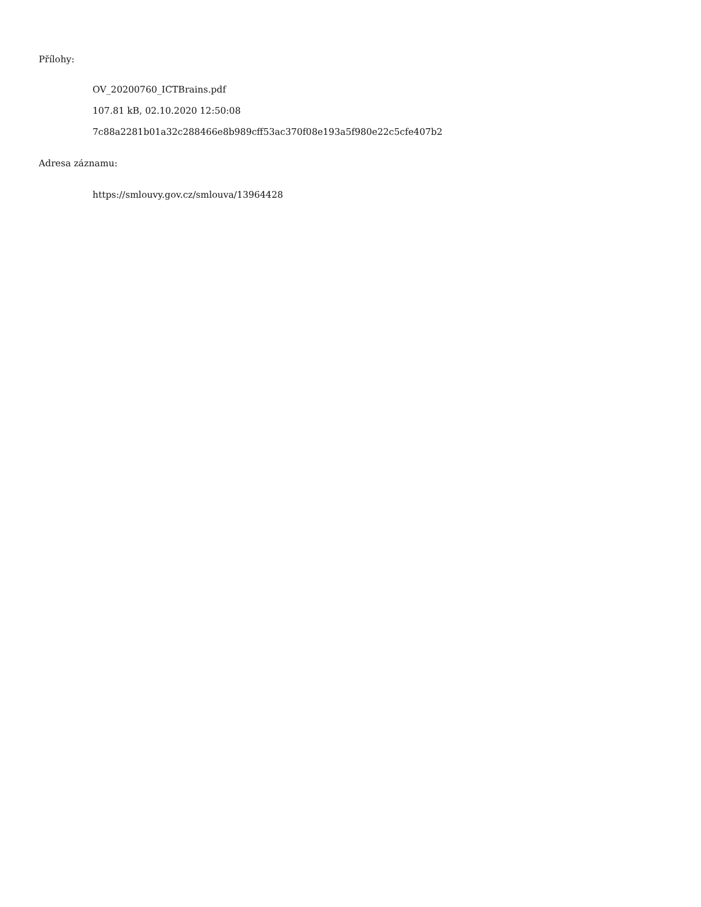Přílohy:
OV_20200760_ICTBrains.pdf
107.81 kB, 02.10.2020 12:50:08
7c88a2281b01a32c288466e8b989cff53ac370f08e193a5f980e22c5cfe407b2
Adresa záznamu:
https://smlouvy.gov.cz/smlouva/13964428